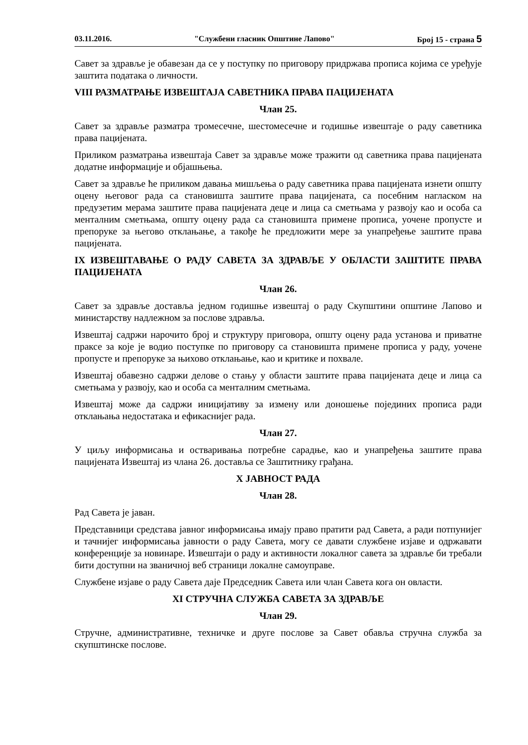03.11.2016. "Службени гласник Општине Лапово" Број 15 - страна 5
Савет за здравље је обавезан да се у поступку по приговору придржава прописа којима се уређује заштита података о личности.
VIII РАЗМАТРАЊЕ ИЗВЕШТАЈА САВЕТНИКА ПРАВА ПАЦИЈЕНАТА
Члан 25.
Савет за здравље разматра тромесечне, шестомесечне и годишње извештаје о раду саветника права пацијената.
Приликом разматрања извештаја Савет за здравље може тражити од саветника права пацијената додатне информације и објашњења.
Савет за здравље ће приликом давања мишљења о раду саветника права пацијената изнети општу оцену његовог рада са становишта заштите права пацијената, са посебним нагласком на предузетим мерама заштите права пацијената деце и лица са сметњама у развоју као и особа са менталним сметњама, општу оцену рада са становишта примене прописа, уочене пропусте и препоруке за његово отклањање, а такође ће предложити мере за унапређење заштите права пацијената.
IX ИЗВЕШТАВАЊЕ О РАДУ САВЕТА ЗА ЗДРАВЉЕ У ОБЛАСТИ ЗАШТИТЕ ПРАВА ПАЦИЈЕНАТА
Члан 26.
Савет за здравље доставља једном годишње извештај о раду Скупштини општине Лапово и министарству надлежном за послове здравља.
Извештај садржи нарочито број и структуру приговора, општу оцену рада установа и приватне праксе за које је водио поступке по приговору са становишта примене прописа у раду, уочене пропусте и препоруке за њихово отклањање, као и критике и похвале.
Извештај обавезно садржи делове о стању у области заштите права пацијената деце и лица са сметњама у развоју, као и особа са менталним сметњама.
Извештај може да садржи иницијативу за измену или доношење појединих прописа ради отклањања недостатака и ефикаснијег рада.
Члан 27.
У циљу информисања и остваривања потребне сарадње, као и унапређења заштите права пацијената Извештај из члана 26. доставља се Заштитнику грађана.
X ЈАВНОСТ РАДА
Члан 28.
Рад Савета је јаван.
Представници средстава јавног информисања имају право пратити рад Савета, а ради потпунијег и тачнијег информисања јавности о раду Савета, могу се давати службене изјаве и одржавати конференције за новинаре. Извештаји о раду и активности локалног савета за здравље би требали бити доступни на званичној веб страници локалне самоуправе.
Службене изјаве о раду Савета даје Председник Савета или члан Савета кога он овласти.
XI СТРУЧНА СЛУЖБА САВЕТА ЗА ЗДРАВЉЕ
Члан 29.
Стручне, административне, техничке и друге послове за Савет обавља стручна служба за скупштинске послове.